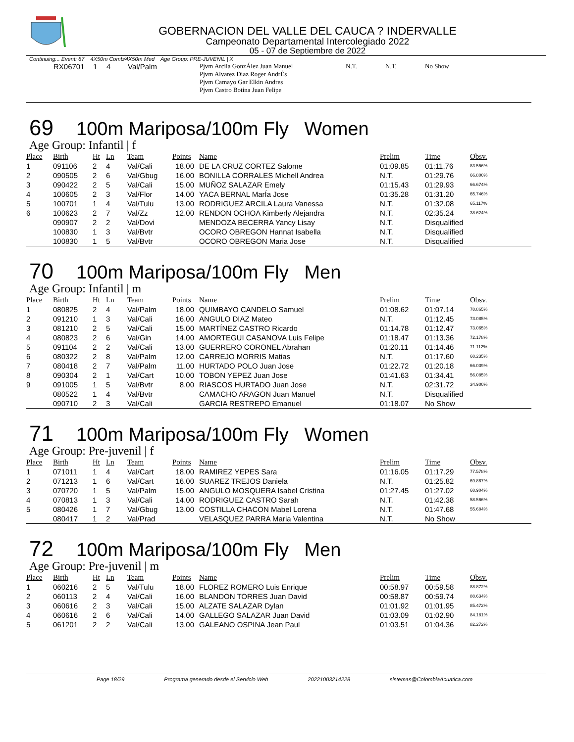GOBERNACION DEL VALLE DEL CAUCA ? INDERVALLE
Campeonato Departamental Intercolegiado 2022
05 - 07 de Septiembre de 2022
Continuing... Event: 67 4X50m Comb/4X50m Med Age Group: PRE-JUVENIL | X
| | RX06701 | 1 | 4 | Val/Palm | Pjvm Arcila GonzÁlez Juan Manuel Pjvm Alvarez Diaz Roger AndrÉs Pjvm Camayo Gar Elkin Andres Pjvm Castro Botina Juan Felipe | N.T. | N.T. | No Show |
69 100m Mariposa/100m Fly Women
Age Group: Infantil | f
| Place | Birth | Ht | Ln | Team | Points | Name | Prelim | Time | Obsv. |
| --- | --- | --- | --- | --- | --- | --- | --- | --- | --- |
| 1 | 091106 | 2 | 4 | Val/Cali | 18.00 | DE LA CRUZ CORTEZ Salome | 01:09.85 | 01:11.76 | 83.556% |
| 2 | 090505 | 2 | 6 | Val/Gbug | 16.00 | BONILLA CORRALES Michell Andrea | N.T. | 01:29.76 | 66.800% |
| 3 | 090422 | 2 | 5 | Val/Cali | 15.00 | MUÑOZ SALAZAR Emely | 01:15.43 | 01:29.93 | 66.674% |
| 4 | 100605 | 2 | 3 | Val/Flor | 14.00 | YACA BERNAL MarÍa Jose | 01:35.28 | 01:31.20 | 65.746% |
| 5 | 100701 | 1 | 4 | Val/Tulu | 13.00 | RODRIGUEZ ARCILA Laura Vanessa | N.T. | 01:32.08 | 65.117% |
| 6 | 100623 | 2 | 7 | Val/Zz | 12.00 | RENDON OCHOA Kimberly Alejandra | N.T. | 02:35.24 | 38.624% |
| | 090907 | 2 | 2 | Val/Dovi | | MENDOZA BECERRA Yancy Lisay | N.T. | Disqualified | |
| | 100830 | 1 | 3 | Val/Bvtr | | OCORO OBREGON Hannat Isabella | N.T. | Disqualified | |
| | 100830 | 1 | 5 | Val/Bvtr | | OCORO OBREGON Maria Jose | N.T. | Disqualified | |
70 100m Mariposa/100m Fly Men
Age Group: Infantil | m
| Place | Birth | Ht | Ln | Team | Points | Name | Prelim | Time | Obsv. |
| --- | --- | --- | --- | --- | --- | --- | --- | --- | --- |
| 1 | 080825 | 2 | 4 | Val/Palm | 18.00 | QUIMBAYO CANDELO Samuel | 01:08.62 | 01:07.14 | 78.865% |
| 2 | 091210 | 1 | 3 | Val/Cali | 16.00 | ANGULO DIAZ Mateo | N.T. | 01:12.45 | 73.085% |
| 3 | 081210 | 2 | 5 | Val/Cali | 15.00 | MARTÍNEZ CASTRO Ricardo | 01:14.78 | 01:12.47 | 73.065% |
| 4 | 080823 | 2 | 6 | Val/Gin | 14.00 | AMORTEGUI CASANOVA Luis Felipe | 01:18.47 | 01:13.36 | 72.178% |
| 5 | 091104 | 2 | 2 | Val/Cali | 13.00 | GUERRERO CORONEL Abrahan | 01:20.11 | 01:14.46 | 71.112% |
| 6 | 080322 | 2 | 8 | Val/Palm | 12.00 | CARREJO MORRIS Matias | N.T. | 01:17.60 | 68.235% |
| 7 | 080418 | 2 | 7 | Val/Palm | 11.00 | HURTADO POLO Juan Jose | 01:22.72 | 01:20.18 | 66.039% |
| 8 | 090304 | 2 | 1 | Val/Cart | 10.00 | TOBON YEPEZ Juan Jose | 01:41.63 | 01:34.41 | 56.085% |
| 9 | 091005 | 1 | 5 | Val/Bvtr | 8.00 | RIASCOS HURTADO Juan Jose | N.T. | 02:31.72 | 34.900% |
| | 080522 | 1 | 4 | Val/Bvtr | | CAMACHO ARAGON Juan Manuel | N.T. | Disqualified | |
| | 090710 | 2 | 3 | Val/Cali | | GARCIA RESTREPO Emanuel | 01:18.07 | No Show | |
71 100m Mariposa/100m Fly Women
Age Group: Pre-juvenil | f
| Place | Birth | Ht | Ln | Team | Points | Name | Prelim | Time | Obsv. |
| --- | --- | --- | --- | --- | --- | --- | --- | --- | --- |
| 1 | 071011 | 1 | 4 | Val/Cart | 18.00 | RAMIREZ YEPES Sara | 01:16.05 | 01:17.29 | 77.578% |
| 2 | 071213 | 1 | 6 | Val/Cart | 16.00 | SUAREZ TREJOS Daniela | N.T. | 01:25.82 | 69.867% |
| 3 | 070720 | 1 | 5 | Val/Palm | 15.00 | ANGULO MOSQUERA Isabel Cristina | 01:27.45 | 01:27.02 | 68.904% |
| 4 | 070813 | 1 | 3 | Val/Cali | 14.00 | RODRIGUEZ CASTRO Sarah | N.T. | 01:42.38 | 58.566% |
| 5 | 080426 | 1 | 7 | Val/Gbug | 13.00 | COSTILLA CHACON Mabel Lorena | N.T. | 01:47.68 | 55.684% |
| | 080417 | 1 | 2 | Val/Prad | | VELASQUEZ PARRA Maria Valentina | N.T. | No Show | |
72 100m Mariposa/100m Fly Men
Age Group: Pre-juvenil | m
| Place | Birth | Ht | Ln | Team | Points | Name | Prelim | Time | Obsv. |
| --- | --- | --- | --- | --- | --- | --- | --- | --- | --- |
| 1 | 060216 | 2 | 5 | Val/Tulu | 18.00 | FLOREZ ROMERO Luis Enrique | 00:58.97 | 00:59.58 | 88.872% |
| 2 | 060113 | 2 | 4 | Val/Cali | 16.00 | BLANDON TORRES Juan David | 00:58.87 | 00:59.74 | 88.634% |
| 3 | 060616 | 2 | 3 | Val/Cali | 15.00 | ALZATE SALAZAR Dylan | 01:01.92 | 01:01.95 | 85.472% |
| 4 | 060616 | 2 | 6 | Val/Cali | 14.00 | GALLEGO SALAZAR Juan David | 01:03.09 | 01:02.90 | 84.181% |
| 5 | 061201 | 2 | 2 | Val/Cali | 13.00 | GALEANO OSPINA Jean Paul | 01:03.51 | 01:04.36 | 82.272% |
Page 18/29 Programa generado desde el Servicio Web 20221003214228 sistemas@ColombiaAcuatica.com